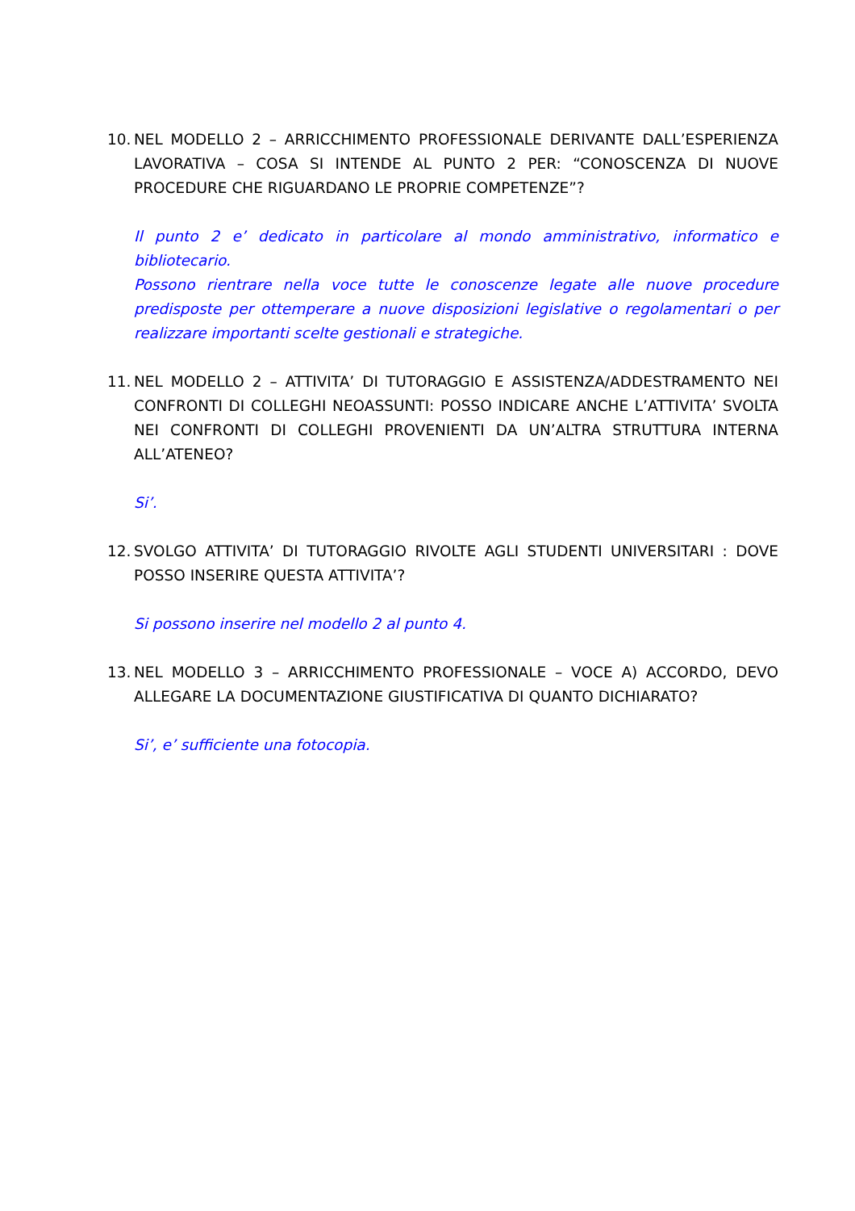10.
NEL MODELLO 2 – ARRICCHIMENTO PROFESSIONALE DERIVANTE DALL’ESPERIENZA LAVORATIVA – COSA SI INTENDE AL PUNTO 2 PER: “CONOSCENZA DI NUOVE PROCEDURE CHE RIGUARDANO LE PROPRIE COMPETENZE”?
Il punto 2 e’ dedicato in particolare al mondo amministrativo, informatico e bibliotecario.
Possono rientrare nella voce tutte le conoscenze legate alle nuove procedure predisposte per ottemperare a nuove disposizioni legislative o regolamentari o per realizzare importanti scelte gestionali e strategiche.
11.
NEL MODELLO 2 – ATTIVITA’ DI TUTORAGGIO E ASSISTENZA/ADDESTRAMENTO NEI CONFRONTI DI COLLEGHI NEOASSUNTI: POSSO INDICARE ANCHE L’ATTIVITA’ SVOLTA NEI CONFRONTI DI COLLEGHI PROVENIENTI DA UN’ALTRA STRUTTURA INTERNA ALL’ATENEO?
Si’.
12.
SVOLGO ATTIVITA’ DI TUTORAGGIO RIVOLTE AGLI STUDENTI UNIVERSITARI : DOVE POSSO INSERIRE QUESTA ATTIVITA’?
Si possono inserire nel modello 2 al punto 4.
13.
NEL MODELLO 3 – ARRICCHIMENTO PROFESSIONALE – VOCE A) ACCORDO, DEVO ALLEGARE LA DOCUMENTAZIONE GIUSTIFICATIVA DI QUANTO DICHIARATO?
Si’, e’ sufficiente una fotocopia.